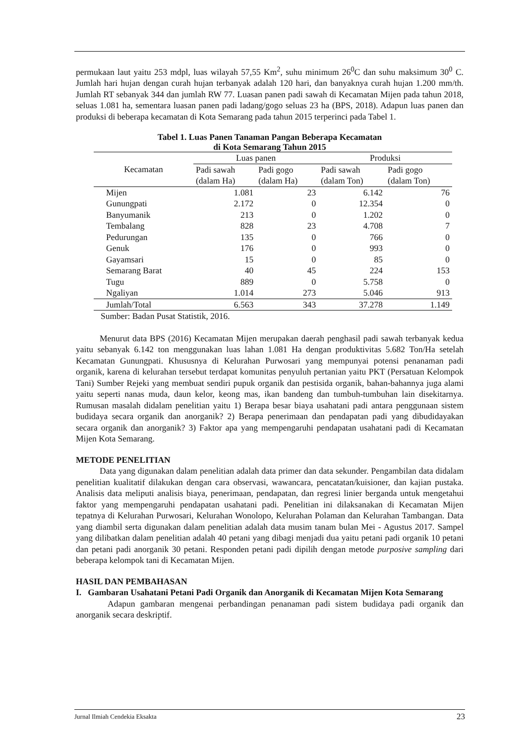permukaan laut yaitu 253 mdpl, luas wilayah 57,55 Km<sup>2</sup>, suhu minimum 26<sup>0</sup>C dan suhu maksimum 30<sup>0</sup> C. Jumlah hari hujan dengan curah hujan terbanyak adalah 120 hari, dan banyaknya curah hujan 1.200 mm/th. Jumlah RT sebanyak 344 dan jumlah RW 77. Luasan panen padi sawah di Kecamatan Mijen pada tahun 2018, seluas 1.081 ha, sementara luasan panen padi ladang/gogo seluas 23 ha (BPS, 2018). Adapun luas panen dan produksi di beberapa kecamatan di Kota Semarang pada tahun 2015 terperinci pada Tabel 1.
Tabel 1. Luas Panen Tanaman Pangan Beberapa Kecamatan
di Kota Semarang Tahun 2015
| Kecamatan | Luas panen | | Produksi | |
| --- | --- | --- | --- | --- |
| | Padi sawah (dalam Ha) | Padi gogo (dalam Ha) | Padi sawah (dalam Ton) | Padi gogo (dalam Ton) |
| Mijen | 1.081 | 23 | 6.142 | 76 |
| Gunungpati | 2.172 | 0 | 12.354 | 0 |
| Banyumanik | 213 | 0 | 1.202 | 0 |
| Tembalang | 828 | 23 | 4.708 | 7 |
| Pedurungan | 135 | 0 | 766 | 0 |
| Genuk | 176 | 0 | 993 | 0 |
| Gayamsari | 15 | 0 | 85 | 0 |
| Semarang Barat | 40 | 45 | 224 | 153 |
| Tugu | 889 | 0 | 5.758 | 0 |
| Ngaliyan | 1.014 | 273 | 5.046 | 913 |
| Jumlah/Total | 6.563 | 343 | 37.278 | 1.149 |
Sumber: Badan Pusat Statistik, 2016.
Menurut data BPS (2016) Kecamatan Mijen merupakan daerah penghasil padi sawah terbanyak kedua yaitu sebanyak 6.142 ton menggunakan luas lahan 1.081 Ha dengan produktivitas 5.682 Ton/Ha setelah Kecamatan Gunungpati. Khususnya di Kelurahan Purwosari yang mempunyai potensi penanaman padi organik, karena di kelurahan tersebut terdapat komunitas penyuluh pertanian yaitu PKT (Persatuan Kelompok Tani) Sumber Rejeki yang membuat sendiri pupuk organik dan pestisida organik, bahan-bahannya juga alami yaitu seperti nanas muda, daun kelor, keong mas, ikan bandeng dan tumbuh-tumbuhan lain disekitarnya. Rumusan masalah didalam penelitian yaitu 1) Berapa besar biaya usahatani padi antara penggunaan sistem budidaya secara organik dan anorganik? 2) Berapa penerimaan dan pendapatan padi yang dibudidayakan secara organik dan anorganik? 3) Faktor apa yang mempengaruhi pendapatan usahatani padi di Kecamatan Mijen Kota Semarang.
METODE PENELITIAN
Data yang digunakan dalam penelitian adalah data primer dan data sekunder. Pengambilan data didalam penelitian kualitatif dilakukan dengan cara observasi, wawancara, pencatatan/kuisioner, dan kajian pustaka. Analisis data meliputi analisis biaya, penerimaan, pendapatan, dan regresi linier berganda untuk mengetahui faktor yang mempengaruhi pendapatan usahatani padi. Penelitian ini dilaksanakan di Kecamatan Mijen tepatnya di Kelurahan Purwosari, Kelurahan Wonolopo, Kelurahan Polaman dan Kelurahan Tambangan. Data yang diambil serta digunakan dalam penelitian adalah data musim tanam bulan Mei - Agustus 2017. Sampel yang dilibatkan dalam penelitian adalah 40 petani yang dibagi menjadi dua yaitu petani padi organik 10 petani dan petani padi anorganik 30 petani. Responden petani padi dipilih dengan metode purposive sampling dari beberapa kelompok tani di Kecamatan Mijen.
HASIL DAN PEMBAHASAN
I. Gambaran Usahatani Petani Padi Organik dan Anorganik di Kecamatan Mijen Kota Semarang
Adapun gambaran mengenai perbandingan penanaman padi sistem budidaya padi organik dan anorganik secara deskriptif.
Jurnal Ilmiah Cendekia Eksakta 23